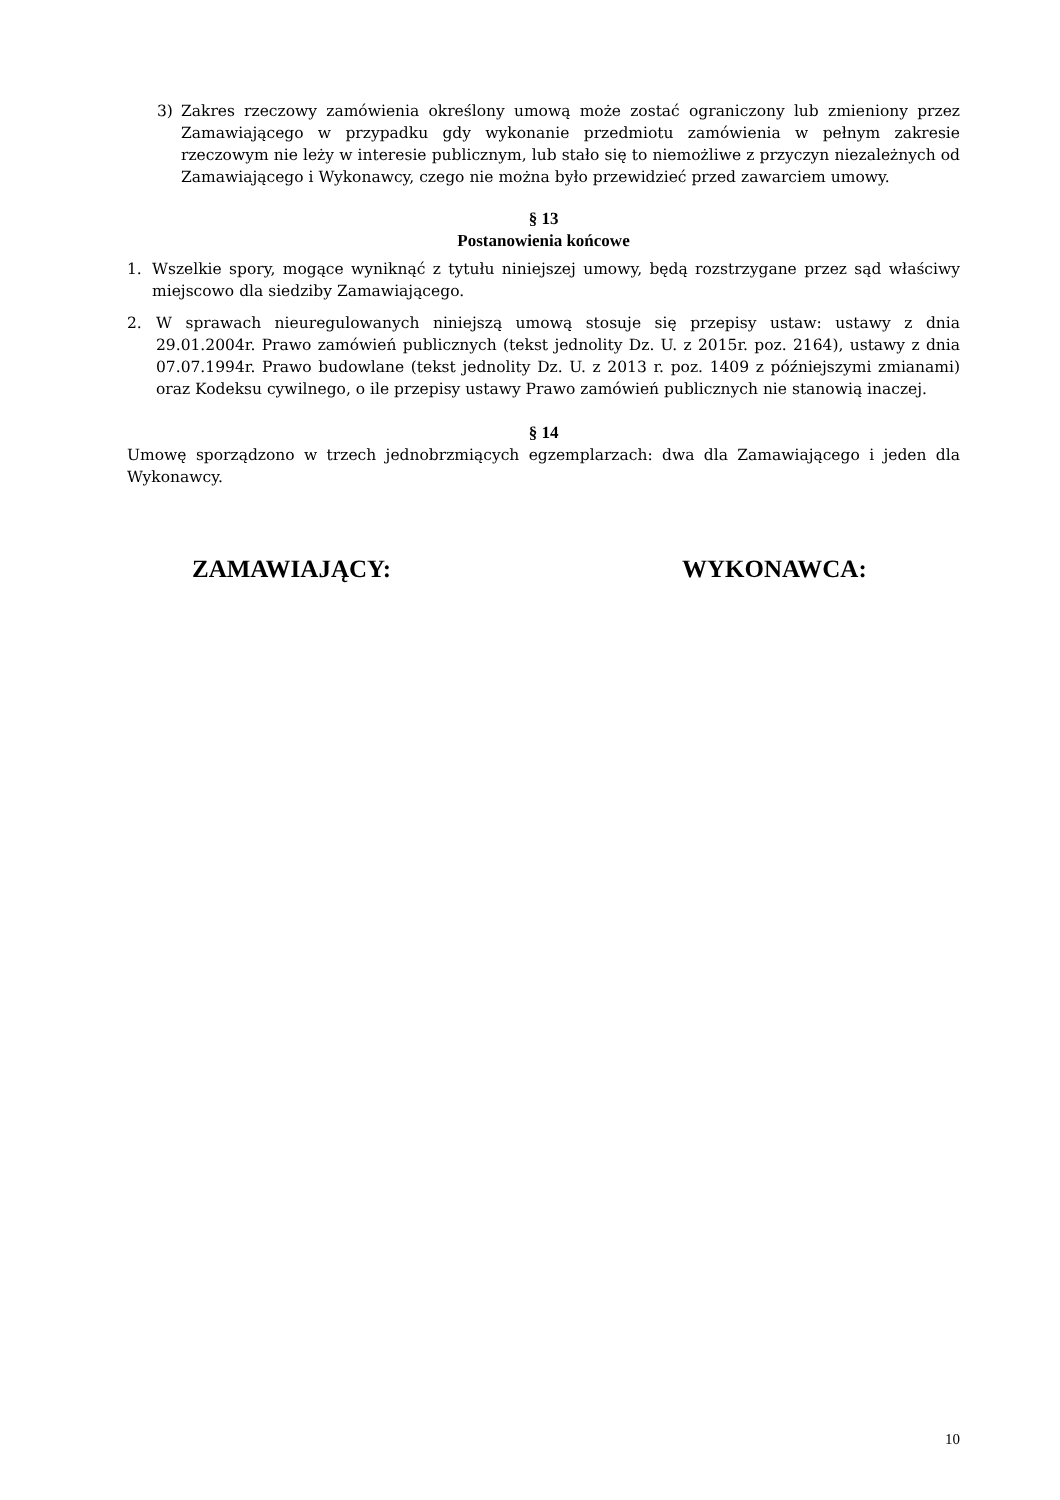3) Zakres rzeczowy zamówienia określony umową może zostać ograniczony lub zmieniony przez Zamawiającego w przypadku gdy wykonanie przedmiotu zamówienia w pełnym zakresie rzeczowym nie leży w interesie publicznym, lub stało się to niemożliwe z przyczyn niezależnych od Zamawiającego i Wykonawcy, czego nie można było przewidzieć przed zawarciem umowy.
§ 13
Postanowienia końcowe
1. Wszelkie spory, mogące wyniknąć z tytułu niniejszej umowy, będą rozstrzygane przez sąd właściwy miejscowo dla siedziby Zamawiającego.
2. W sprawach nieuregulowanych niniejszą umową stosuje się przepisy ustaw: ustawy z dnia 29.01.2004r. Prawo zamówień publicznych (tekst jednolity Dz. U. z 2015r. poz. 2164), ustawy z dnia 07.07.1994r. Prawo budowlane (tekst jednolity Dz. U. z 2013 r. poz. 1409 z późniejszymi zmianami) oraz Kodeksu cywilnego, o ile przepisy ustawy Prawo zamówień publicznych nie stanowią inaczej.
§ 14
Umowę sporządzono w trzech jednobrzmiących egzemplarzach: dwa dla Zamawiającego i jeden dla Wykonawcy.
ZAMAWIAJĄCY: WYKONAWCA:
10